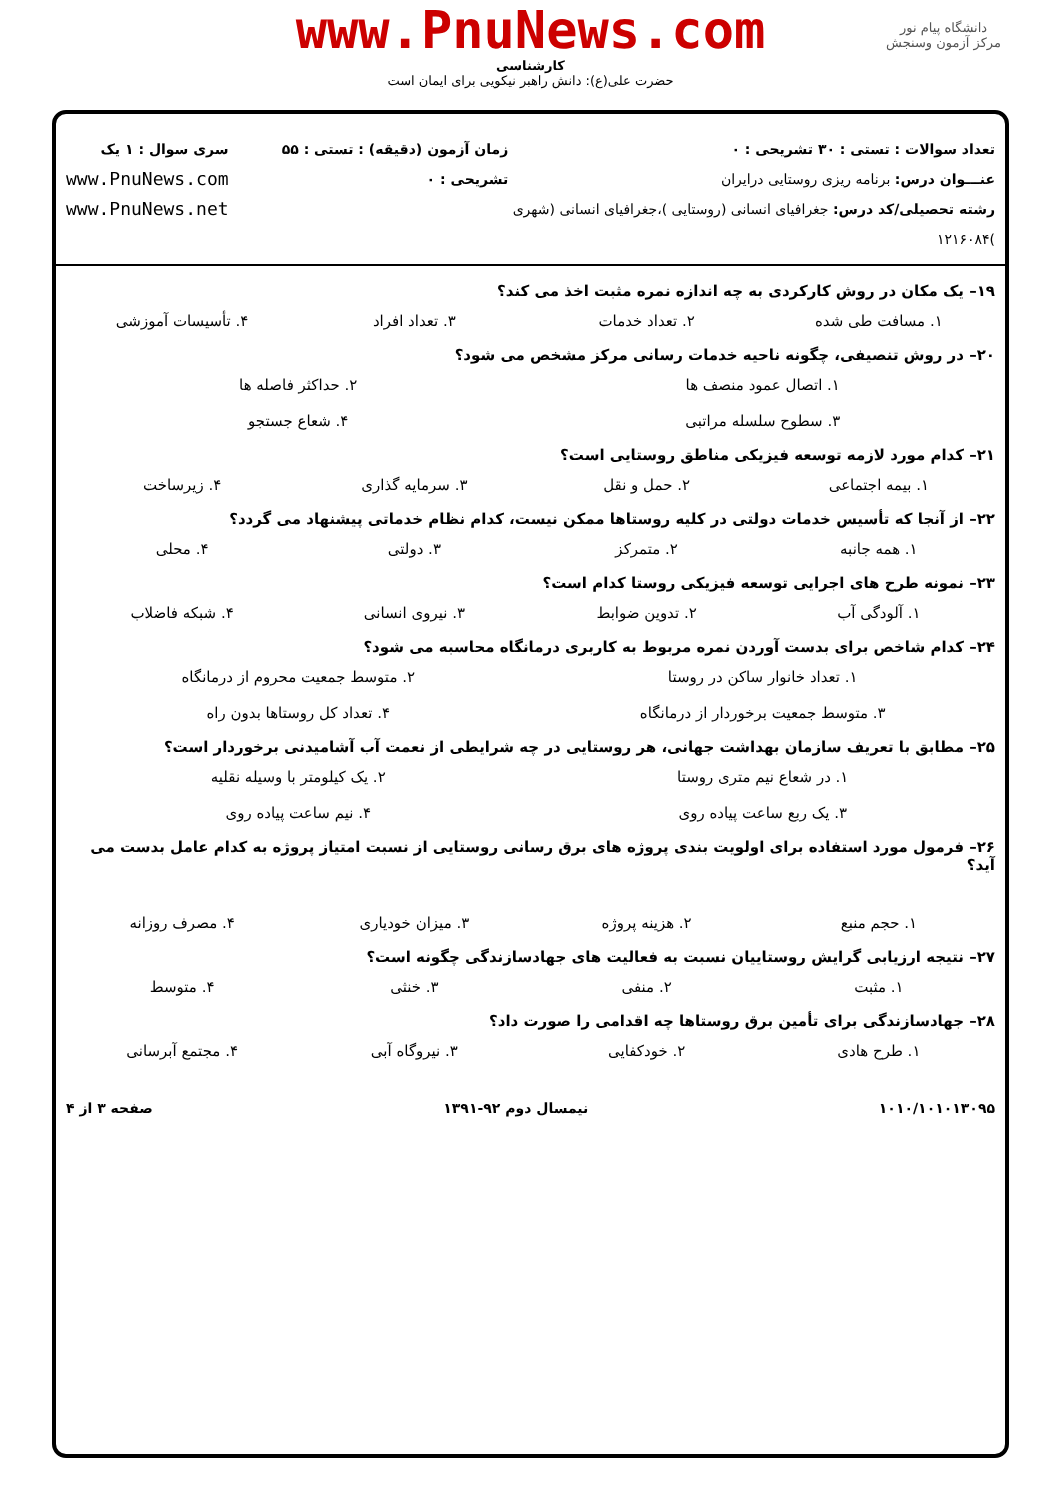دانشگاه پیام نور
مرکز آزمون وسنجش
www.PnuNews.com
کارشناسی
حضرت علی(ع): دانش راهبر نیکویی برای ایمان است
تعداد سوالات : تستی : ۳۰ تشریحی : ۰
عنـــوان درس: برنامه ریزی روستایی درایران
رشته تحصیلی/کد درس: جغرافیای انسانی (روستایی )،جغرافیای انسانی (شهری )۱۲۱۶۰۸۴
زمان آزمون (دقیقه) : تستی : ۵۵ تشریحی : ۰
سری سوال : ۱ یک
www.PnuNews.com
www.PnuNews.net
۱۹– یک مکان در روش کارکردی به چه اندازه نمره مثبت اخذ می کند؟
۱. مسافت طی شده ۲. تعداد خدمات ۳. تعداد افراد ۴. تأسیسات آموزشی
۲۰– در روش تنصیفی، چگونه ناحیه خدمات رسانی مرکز مشخص می شود؟
۱. اتصال عمود منصف ها ۲. حداکثر فاصله ها ۳. سطوح سلسله مراتبی ۴. شعاع جستجو
۲۱– کدام مورد لازمه توسعه فیزیکی مناطق روستایی است؟
۱. بیمه اجتماعی ۲. حمل و نقل ۳. سرمایه گذاری ۴. زیرساخت
۲۲– از آنجا که تأسیس خدمات دولتی در کلیه روستاها ممکن نیست، کدام نظام خدماتی پیشنهاد می گردد؟
۱. همه جانبه ۲. متمرکز ۳. دولتی ۴. محلی
۲۳– نمونه طرح های اجرایی توسعه فیزیکی روستا کدام است؟
۱. آلودگی آب ۲. تدوین ضوابط ۳. نیروی انسانی ۴. شبکه فاضلاب
۲۴– کدام شاخص برای بدست آوردن نمره مربوط به کاربری درمانگاه محاسبه می شود؟
۱. تعداد خانوار ساکن در روستا ۲. متوسط جمعیت محروم از درمانگاه ۳. متوسط جمعیت برخوردار از درمانگاه ۴. تعداد کل روستاها بدون راه
۲۵– مطابق با تعریف سازمان بهداشت جهانی، هر روستایی در چه شرایطی از نعمت آب آشامیدنی برخوردار است؟
۱. در شعاع نیم متری روستا ۲. یک کیلومتر با وسیله نقلیه ۳. یک ربع ساعت پیاده روی ۴. نیم ساعت پیاده روی
۲۶– فرمول مورد استفاده برای اولویت بندی پروژه های برق رسانی روستایی از نسبت امتیاز پروژه به کدام عامل بدست می آید؟
۱. حجم منبع ۲. هزینه پروژه ۳. میزان خودیاری ۴. مصرف روزانه
۲۷– نتیجه ارزیابی گرایش روستاییان نسبت به فعالیت های جهادسازندگی چگونه است؟
۱. مثبت ۲. منفی ۳. خنثی ۴. متوسط
۲۸– جهادسازندگی برای تأمین برق روستاها چه اقدامی را صورت داد؟
۱. طرح هادی ۲. خودکفایی ۳. نیروگاه آبی ۴. مجتمع آبرسانی
۱۰۱۰/۱۰۱۰۱۳۰۹۵ نیمسال دوم ۹۲-۱۳۹۱ صفحه ۳ از ۴